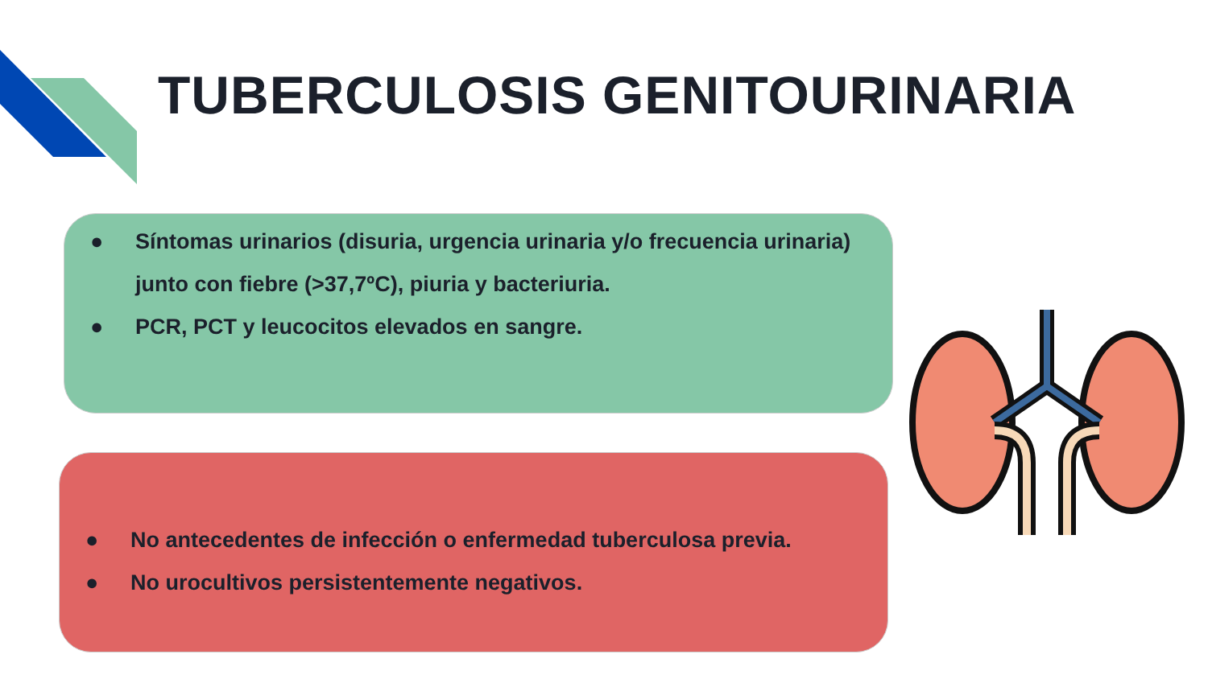TUBERCULOSIS GENITOURINARIA
● Síntomas urinarios (disuria, urgencia urinaria y/o frecuencia urinaria) junto con fiebre (>37,7ºC), piuria y bacteriuria.
● PCR, PCT y leucocitos elevados en sangre.
● No antecedentes de infección o enfermedad tuberculosa previa.
● No urocultivos persistentemente negativos.